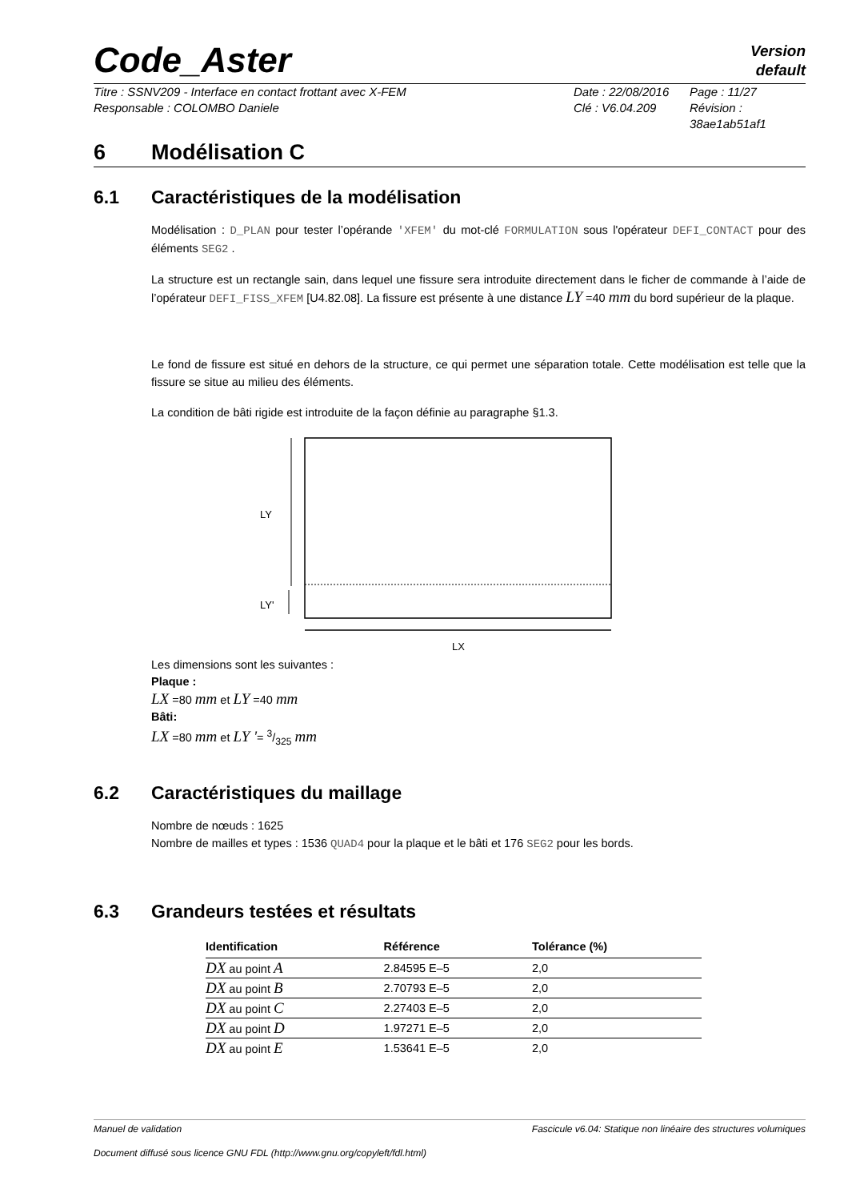Code_Aster
Version
default
Titre : SSNV209 - Interface en contact frottant avec X-FEM
Responsable : COLOMBO Daniele
Date : 22/08/2016
Clé : V6.04.209
Page : 11/27
Révision :
38ae1ab51af1
6 Modélisation C
6.1 Caractéristiques de la modélisation
Modélisation : D_PLAN pour tester l’opérande 'XFEM' du mot-clé FORMULATION sous l'opérateur DEFI_CONTACT pour des éléments SEG2 .
La structure est un rectangle sain, dans lequel une fissure sera introduite directement dans le ficher de commande à l’aide de l’opérateur DEFI_FISS_XFEM [U4.82.08]. La fissure est présente à une distance LY =40 mm du bord supérieur de la plaque.
Le fond de fissure est situé en dehors de la structure, ce qui permet une séparation totale. Cette modélisation est telle que la fissure se situe au milieu des éléments.
La condition de bâti rigide est introduite de la façon définie au paragraphe §1.3.
LY
LY'
LX
Les dimensions sont les suivantes :
Plaque :
LX =80 mm et LY =40 mm
Bâti:
LX =80 mm et LY '= 3/325 mm
6.2 Caractéristiques du maillage
Nombre de nœuds : 1625
Nombre de mailles et types : 1536 QUAD4 pour la plaque et le bâti et 176 SEG2 pour les bords.
6.3 Grandeurs testées et résultats
| Identification | Référence | Tolérance (%) |
| --- | --- | --- |
| DX au point A | 2.84595 E–5 | 2,0 |
| DX au point B | 2.70793 E–5 | 2,0 |
| DX au point C | 2.27403 E–5 | 2,0 |
| DX au point D | 1.97271 E–5 | 2,0 |
| DX au point E | 1.53641 E–5 | 2,0 |
Manuel de validation Fascicule v6.04: Statique non linéaire des structures volumiques
Document diffusé sous licence GNU FDL (http://www.gnu.org/copyleft/fdl.html)